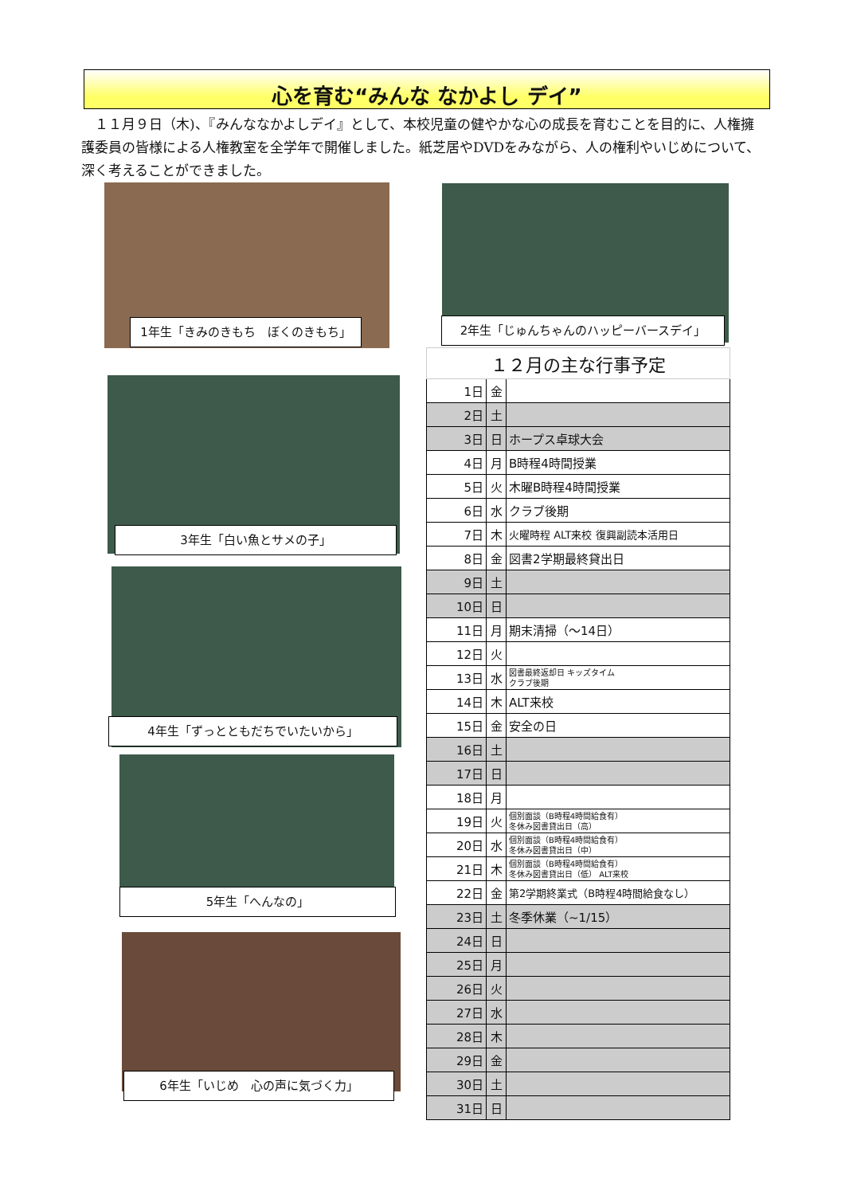心を育む“みんな なかよし デイ”
　１１月９日（木)、『みんななかよしデイ』として、本校児童の健やかな心の成長を育むことを目的に、人権擁護委員の皆様による人権教室を全学年で開催しました。紙芝居やDVDをみながら、人の権利やいじめについて、深く考えることができました。
1年生「きみのきもち　ぼくのきもち」 2年生「じゅんちゃんのハッピーバースデイ」
3年生「白い魚とサメの子」
4年生「ずっとともだちでいたいから」
5年生「へんなの」
6年生「いじめ　心の声に気づく力」
| １２月の主な行事予定 | | |
| --- | --- | --- |
| 1日 | 金 | |
| 2日 | 土 | |
| 3日 | 日 | ホープス卓球大会 |
| 4日 | 月 | B時程4時間授業 |
| 5日 | 火 | 木曜B時程4時間授業 |
| 6日 | 水 | クラブ後期 |
| 7日 | 木 | 火曜時程 ALT来校 復興副読本活用日 |
| 8日 | 金 | 図書2学期最終貸出日 |
| 9日 | 土 | |
| 10日 | 日 | |
| 11日 | 月 | 期末清掃（～14日） |
| 12日 | 火 | |
| 13日 | 水 | 図書最終返却日 キッズタイム クラブ後期 |
| 14日 | 木 | ALT来校 |
| 15日 | 金 | 安全の日 |
| 16日 | 土 | |
| 17日 | 日 | |
| 18日 | 月 | |
| 19日 | 火 | 個別面談（B時程4時間給食有） 冬休み図書貸出日（高） |
| 20日 | 水 | 個別面談（B時程4時間給食有） 冬休み図書貸出日（中） |
| 21日 | 木 | 個別面談（B時程4時間給食有） 冬休み図書貸出日（低） ALT来校 |
| 22日 | 金 | 第2学期終業式（B時程4時間給食なし） |
| 23日 | 土 | 冬季休業（~1/15） |
| 24日 | 日 | |
| 25日 | 月 | |
| 26日 | 火 | |
| 27日 | 水 | |
| 28日 | 木 | |
| 29日 | 金 | |
| 30日 | 土 | |
| 31日 | 日 | |